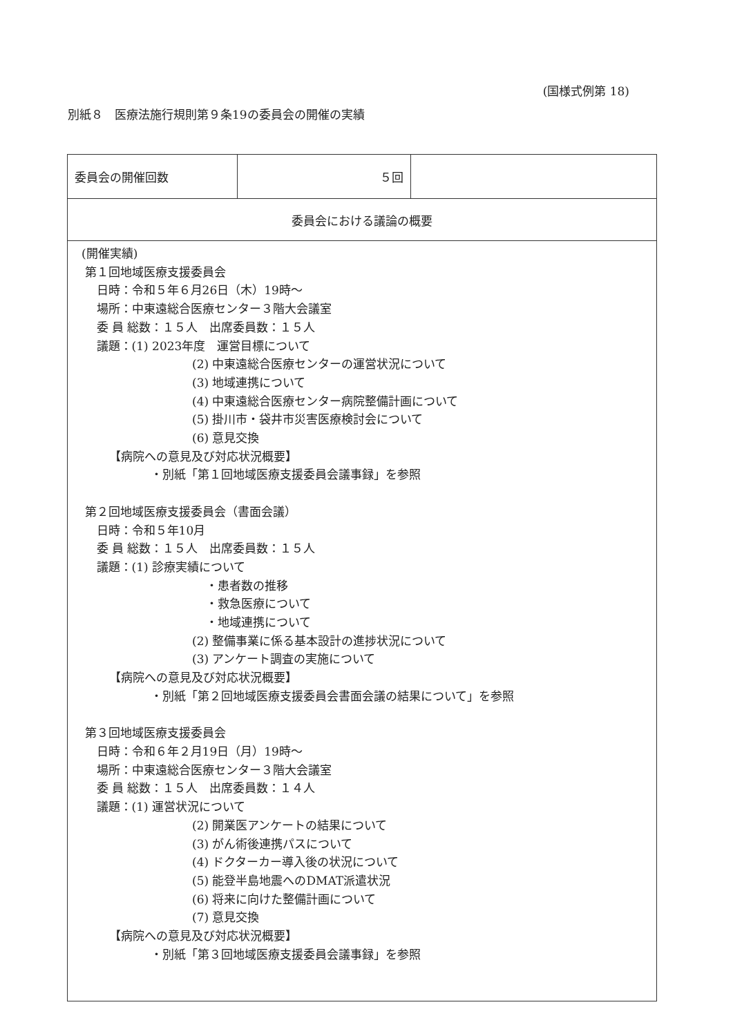(国様式例第 18)
別紙８　医療法施行規則第９条19の委員会の開催の実績
| 委員会の開催回数 | ５回 | |
| 委員会における議論の概要 | | |
| (開催実績) 第１回地域医療支援委員会 日時：令和５年６月26日（木）19時～ 場所：中東遠総合医療センター３階大会議室 委 員 総数：１５人 出席委員数：１５人 議題：(1) 2023年度 運営目標について (2) 中東遠総合医療センターの運営状況について (3) 地域連携について (4) 中東遠総合医療センター病院整備計画について (5) 掛川市・袋井市災害医療検討会について (6) 意見交換 【病院への意見及び対応状況概要】 ・別紙「第１回地域医療支援委員会議事録」を参照 第２回地域医療支援委員会（書面会議） 日時：令和５年10月 委 員 総数：１５人 出席委員数：１５人 議題：(1) 診療実績について ・患者数の推移 ・救急医療について ・地域連携について (2) 整備事業に係る基本設計の進捗状況について (3) アンケート調査の実施について 【病院への意見及び対応状況概要】 ・別紙「第２回地域医療支援委員会書面会議の結果について」を参照 第３回地域医療支援委員会 日時：令和６年２月19日（月）19時～ 場所：中東遠総合医療センター３階大会議室 委 員 総数：１５人 出席委員数：１４人 議題：(1) 運営状況について (2) 開業医アンケートの結果について (3) がん術後連携パスについて (4) ドクターカー導入後の状況について (5) 能登半島地震へのDMAT派遣状況 (6) 将来に向けた整備計画について (7) 意見交換 【病院への意見及び対応状況概要】 ・別紙「第３回地域医療支援委員会議事録」を参照 | | |